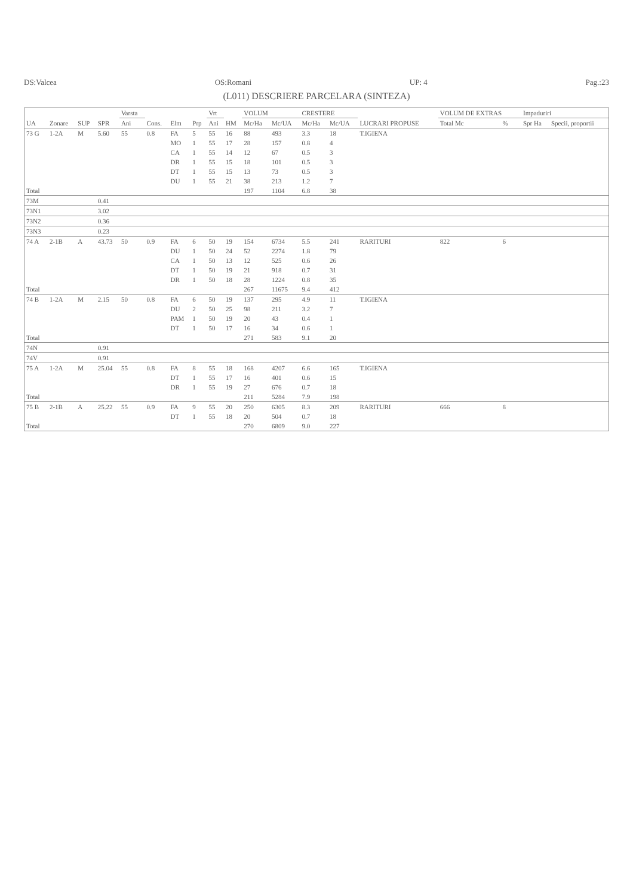DS:Valcea OS:Romani UP: 4 Pag.:23
(L011) DESCRIERE PARCELARA (SINTEZA)
| UA | Zonare | SUP | SPR | Varsta | Cons. | Elm | Prp | Vrt | HM | VOLUM | | CRESTERE | | LUCRARI PROPUSE | VOLUM DE EXTRAS | | Impaduriri | |
| --- | --- | --- | --- | --- | --- | --- | --- | --- | --- | --- | --- | --- | --- | --- | --- | --- | --- | --- |
| | | | | Ani | | | | Ani | | Mc/Ha | Mc/UA | Mc/Ha | Mc/UA | | Total Mc | % | Spr Ha | Specii, proportii |
| 73 G | 1-2A | M | 5.60 | 55 | 0.8 | FA | 5 | 55 | 16 | 88 | 493 | 3.3 | 18 | T.IGIENA | | | | |
| | | | | | | MO | 1 | 55 | 17 | 28 | 157 | 0.8 | 4 | | | | | |
| | | | | | | CA | 1 | 55 | 14 | 12 | 67 | 0.5 | 3 | | | | | |
| | | | | | | DR | 1 | 55 | 15 | 18 | 101 | 0.5 | 3 | | | | | |
| | | | | | | DT | 1 | 55 | 15 | 13 | 73 | 0.5 | 3 | | | | | |
| | | | | | | DU | 1 | 55 | 21 | 38 | 213 | 1.2 | 7 | | | | | |
| Total | | | | | | | | | | 197 | 1104 | 6.8 | 38 | | | | | |
| 73M | | | 0.41 | | | | | | | | | | | | | | | |
| 73N1 | | | 3.02 | | | | | | | | | | | | | | | |
| 73N2 | | | 0.36 | | | | | | | | | | | | | | | |
| 73N3 | | | 0.23 | | | | | | | | | | | | | | | |
| 74 A | 2-1B | A | 43.73 | 50 | 0.9 | FA | 6 | 50 | 19 | 154 | 6734 | 5.5 | 241 | RARITURI | 822 | 6 | | |
| | | | | | | DU | 1 | 50 | 24 | 52 | 2274 | 1.8 | 79 | | | | | |
| | | | | | | CA | 1 | 50 | 13 | 12 | 525 | 0.6 | 26 | | | | | |
| | | | | | | DT | 1 | 50 | 19 | 21 | 918 | 0.7 | 31 | | | | | |
| | | | | | | DR | 1 | 50 | 18 | 28 | 1224 | 0.8 | 35 | | | | | |
| Total | | | | | | | | | | 267 | 11675 | 9.4 | 412 | | | | | |
| 74 B | 1-2A | M | 2.15 | 50 | 0.8 | FA | 6 | 50 | 19 | 137 | 295 | 4.9 | 11 | T.IGIENA | | | | |
| | | | | | | DU | 2 | 50 | 25 | 98 | 211 | 3.2 | 7 | | | | | |
| | | | | | | PAM | 1 | 50 | 19 | 20 | 43 | 0.4 | 1 | | | | | |
| | | | | | | DT | 1 | 50 | 17 | 16 | 34 | 0.6 | 1 | | | | | |
| Total | | | | | | | | | | 271 | 583 | 9.1 | 20 | | | | | |
| 74N | | | 0.91 | | | | | | | | | | | | | | | |
| 74V | | | 0.91 | | | | | | | | | | | | | | | |
| 75 A | 1-2A | M | 25.04 | 55 | 0.8 | FA | 8 | 55 | 18 | 168 | 4207 | 6.6 | 165 | T.IGIENA | | | | |
| | | | | | | DT | 1 | 55 | 17 | 16 | 401 | 0.6 | 15 | | | | | |
| | | | | | | DR | 1 | 55 | 19 | 27 | 676 | 0.7 | 18 | | | | | |
| Total | | | | | | | | | | 211 | 5284 | 7.9 | 198 | | | | | |
| 75 B | 2-1B | A | 25.22 | 55 | 0.9 | FA | 9 | 55 | 20 | 250 | 6305 | 8.3 | 209 | RARITURI | 666 | 8 | | |
| | | | | | | DT | 1 | 55 | 18 | 20 | 504 | 0.7 | 18 | | | | | |
| Total | | | | | | | | | | 270 | 6809 | 9.0 | 227 | | | | | |